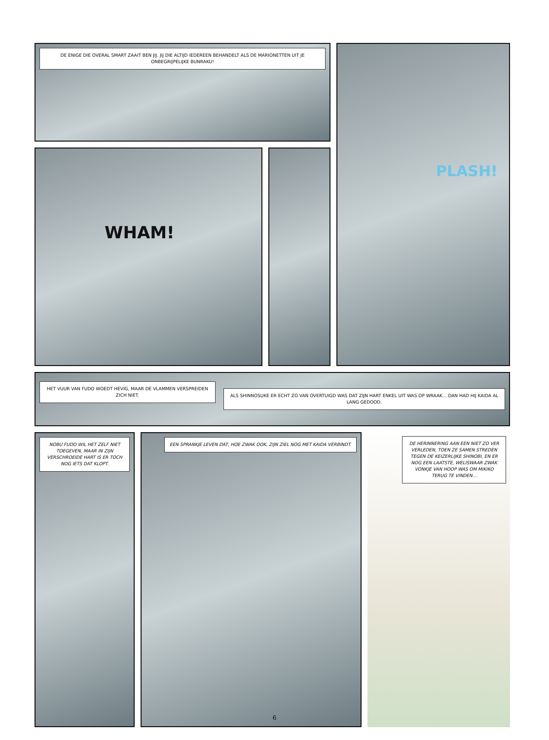DE ENIGE DIE OVERAL SMART ZAAIT BEN JIJ. JIJ DIE ALTIJD IEDEREEN BEHANDELT ALS DE MARIONETTEN UIT JE ONBEGRIJPELIJKE BUNRAKU!
WHAM!
PLASH!
HET VUUR VAN FUDO WOEDT HEVIG, MAAR DE VLAMMEN VERSPREIDEN ZICH NIET.
ALS SHINNOSUKE ER ECHT ZO VAN OVERTUIGD WAS DAT ZIJN HART ENKEL UIT WAS OP WRAAK... DAN HAD HIJ KAIDA AL LANG GEDOOD.
NOBU FUDO WIL HET ZELF NIET TOEGEVEN, MAAR IN ZIJN VERSCHROEIDE HART IS ER TOCH NOG IETS DAT KLOPT.
EEN SPRANKJE LEVEN DAT, HOE ZWAK OOK, ZIJN ZIEL NOG MET KAIDA VERBINDT.
DE HERINNERING AAN EEN NIET ZO VER VERLEDEN, TOEN ZE SAMEN STREDEN TEGEN DE KEIZERLIJKE SHINOBI, EN ER NOG EEN LAATSTE, WELISWAAR ZWAK VONKJE VAN HOOP WAS OM MIKIKO TERUG TE VINDEN...
6